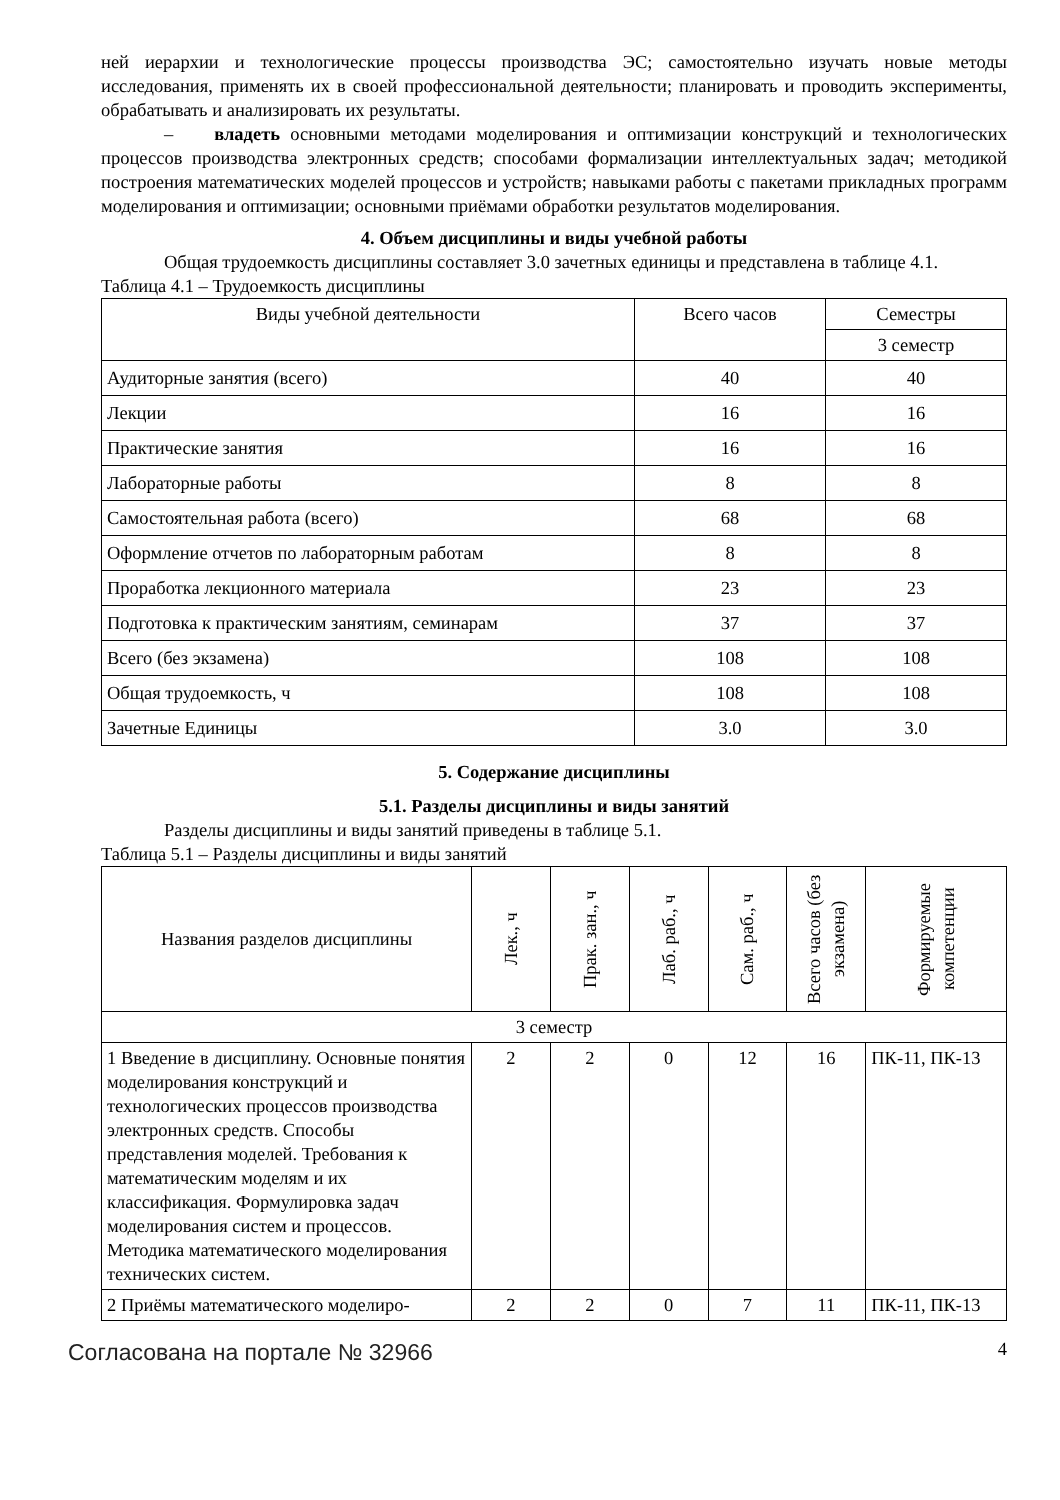ней иерархии и технологические процессы производства ЭС; самостоятельно изучать новые методы исследования, применять их в своей профессиональной деятельности; планировать и проводить эксперименты, обрабатывать и анализировать их результаты.
– владеть основными методами моделирования и оптимизации конструкций и технологических процессов производства электронных средств; способами формализации интеллектуальных задач; методикой построения математических моделей процессов и устройств; навыками работы с пакетами прикладных программ моделирования и оптимизации; основными приёмами обработки результатов моделирования.
4. Объем дисциплины и виды учебной работы
Общая трудоемкость дисциплины составляет 3.0 зачетных единицы и представлена в таблице 4.1.
Таблица 4.1 – Трудоемкость дисциплины
| Виды учебной деятельности | Всего часов | Семестры |
| --- | --- | --- |
| | | 3 семестр |
| Аудиторные занятия (всего) | 40 | 40 |
| Лекции | 16 | 16 |
| Практические занятия | 16 | 16 |
| Лабораторные работы | 8 | 8 |
| Самостоятельная работа (всего) | 68 | 68 |
| Оформление отчетов по лабораторным работам | 8 | 8 |
| Проработка лекционного материала | 23 | 23 |
| Подготовка к практическим занятиям, семинарам | 37 | 37 |
| Всего (без экзамена) | 108 | 108 |
| Общая трудоемкость, ч | 108 | 108 |
| Зачетные Единицы | 3.0 | 3.0 |
5. Содержание дисциплины
5.1. Разделы дисциплины и виды занятий
Разделы дисциплины и виды занятий приведены в таблице 5.1.
Таблица 5.1 – Разделы дисциплины и виды занятий
| Названия разделов дисциплины | Лек., ч | Прак. зан., ч | Лаб. раб., ч | Сам. раб., ч | Всего часов (без экзамена) | Формируемые компетенции |
| --- | --- | --- | --- | --- | --- | --- |
| 3 семестр | | | | | | |
| 1 Введение в дисциплину. Основные понятия моделирования конструкций и технологических процессов производства электронных средств. Способы представления моделей. Требования к математическим моделям и их классификация. Формулировка задач моделирования систем и процессов. Методика математического моделирования технических систем. | 2 | 2 | 0 | 12 | 16 | ПК-11, ПК-13 |
| 2 Приёмы математического моделиро- | 2 | 2 | 0 | 7 | 11 | ПК-11, ПК-13 |
Согласована на портале № 32966 4